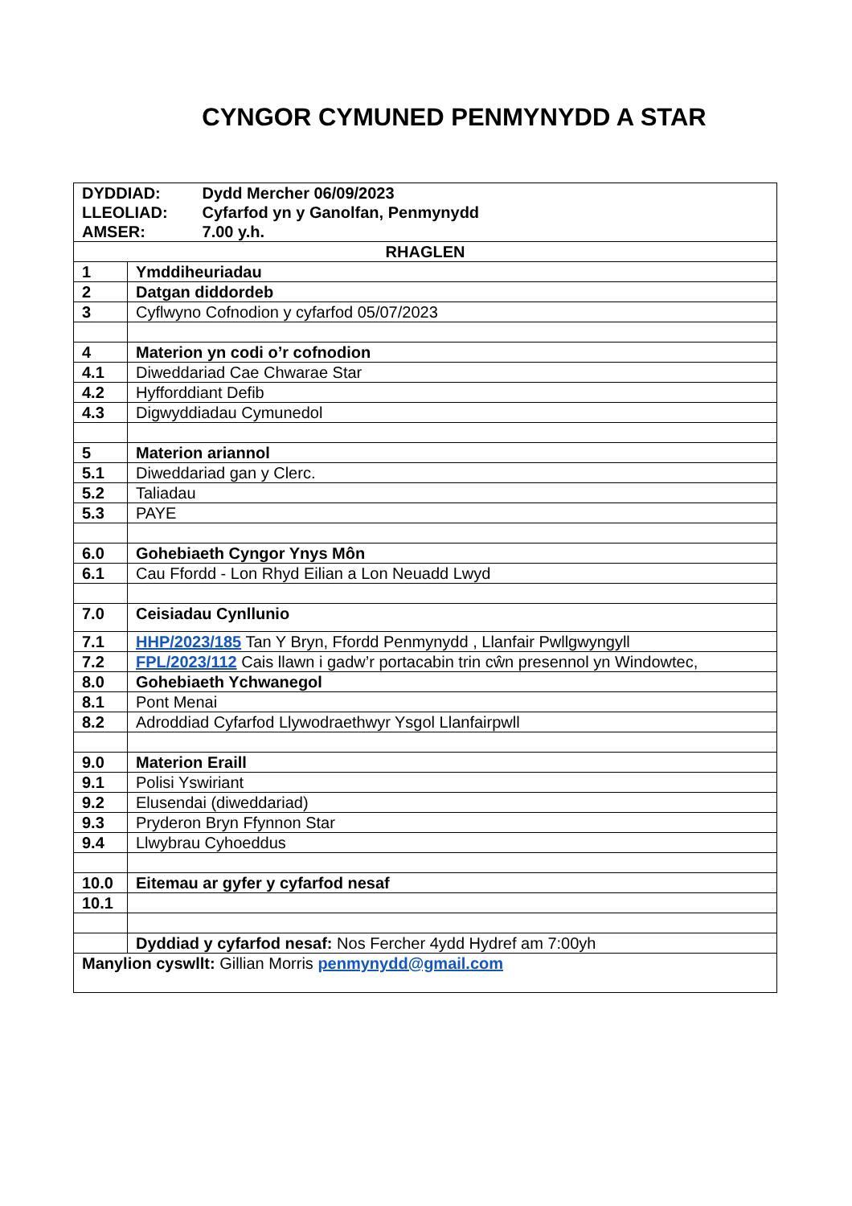CYNGOR CYMUNED PENMYNYDD A STAR
| DYDDIAD: Dydd Mercher 06/09/2023 LLEOLIAD: Cyfarfod yn y Ganolfan, Penmynydd AMSER: 7.00 y.h. | |
| RHAGLEN | |
| 1 | Ymddiheuriadau |
| 2 | Datgan diddordeb |
| 3 | Cyflwyno Cofnodion y cyfarfod 05/07/2023 |
| 4 | Materion yn codi o’r cofnodion |
| 4.1 | Diweddariad Cae Chwarae Star |
| 4.2 | Hyfforddiant Defib |
| 4.3 | Digwyddiadau Cymunedol |
| 5 | Materion ariannol |
| 5.1 | Diweddariad gan y Clerc. |
| 5.2 | Taliadau |
| 5.3 | PAYE |
| 6.0 | Gohebiaeth Cyngor Ynys Môn |
| 6.1 | Cau Ffordd - Lon Rhyd Eilian a Lon Neuadd Lwyd |
| 7.0 | Ceisiadau Cynllunio |
| 7.1 | HHP/2023/185 Tan Y Bryn, Ffordd Penmynydd , Llanfair Pwllgwyngyll |
| 7.2 | FPL/2023/112 Cais llawn i gadw’r portacabin trin cŵn presennol yn Windowtec, |
| 8.0 | Gohebiaeth Ychwanegol |
| 8.1 | Pont Menai |
| 8.2 | Adroddiad Cyfarfod Llywodraethwyr Ysgol Llanfairpwll |
| 9.0 | Materion Eraill |
| 9.1 | Polisi Yswiriant |
| 9.2 | Elusendai (diweddariad) |
| 9.3 | Pryderon Bryn Ffynnon Star |
| 9.4 | Llwybrau Cyhoeddus |
| 10.0 | Eitemau ar gyfer y cyfarfod nesaf |
| 10.1 | |
| | Dyddiad y cyfarfod nesaf: Nos Fercher 4ydd Hydref am 7:00yh |
| Manylion cyswllt: Gillian Morris penmynydd@gmail.com | |